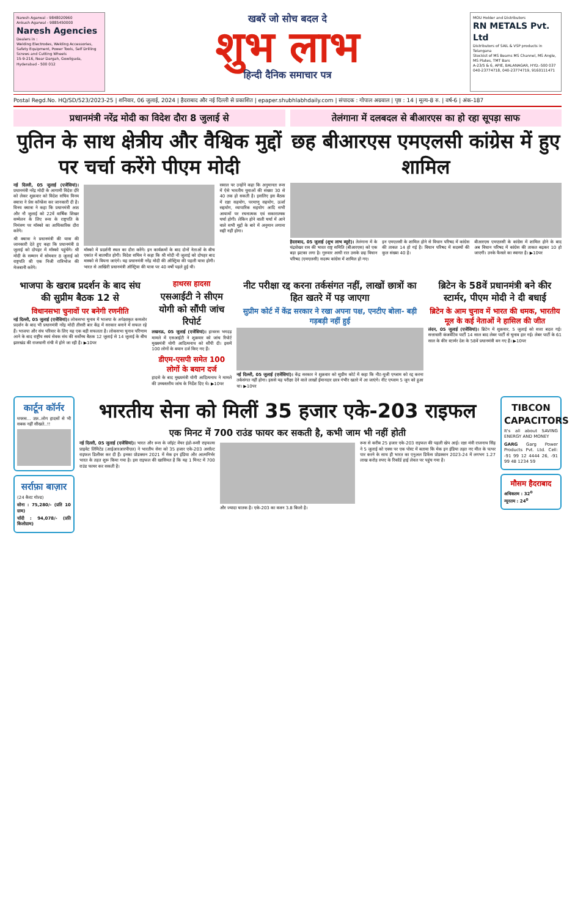Naresh Agarwal - 9848020960
Ankush Agarwal - 9885450000
Naresh Agencies
Dealers in :
Welding Electrodes, Welding Accessories, Safety Equipment, Power Tools, Self Drilling Screws and Cutting Wheels
15-9-216, Near Dargah, Gowliguda, Hyderabad - 500 012
खबरें जो सोच बदल दे
शुभ लाभ
हिन्दी दैनिक समाचार पत्र
MOU Holder and Distributors
RN METALS Pvt. Ltd
Distributors of SAIL & VSP products in Telangana
Stockist of MS Beams MS Channel, MS Angle, MS Plates, TMT Bars
A-23/5 & 6, APIE, BALANAGAR, HYD.-500 037
040-23774718, 040-23774719, 9160111471
Postal Regd.No. HQ/SD/523/2023-25 | शनिवार, 06 जुलाई, 2024 | हैदराबाद और नई दिल्ली से प्रकाशित | epaper.shubhlabhdaily.com | संपादक : गोपाल अग्रवाल | पृष्ठ : 14 | मूल्य-8 रु. | वर्ष-6 | अंक-187
प्रधानमंत्री नरेंद्र मोदी का विदेश दौरा 8 जुलाई से
पुतिन के साथ क्षेत्रीय और वैश्विक मुद्दों पर चर्चा करेंगे पीएम मोदी
नई दिल्ली, 05 जुलाई (एजेंसियां)। प्रधानमंत्री नरेंद्र मोदी के आगामी विदेश दौरे को लेकर शुक्रवार को विदेश सचिव विनय क्वात्रा ने प्रेस कॉन्फ्रेंस कर जानकारी दी है। विनय क्वात्रा ने कहा कि प्रधानमंत्री आठ और नौ जुलाई को 22वें वार्षिक शिखर सम्मेलन के लिए रूस के राष्ट्रपति के निमंत्रण पर मॉस्को का आधिकारिक दौरा करेंगे।
श्री क्वात्रा ने प्रधानमंत्री की यात्रा की जानकारी देते हुए कहा कि प्रधानमंत्री 8 जुलाई को दोपहर में मॉस्को पहुंचेंगे। श्री मोदी के सम्मान में सोमवार 8 जुलाई को राष्ट्रपति श्री एक निजी रात्रिभोज की मेजबानी करेंगे।
मॉस्को में प्रदर्शनी स्थल का दौरा करेंगे। इन कार्यक्रमों के बाद दोनों नेताओं के बीच एकांत में बातचीत होगी। विदेश सचिव ने कहा कि श्री मोदी नौ जुलाई को दोपहर बाद मास्को से वियना जाएंगे। यह प्रधानमंत्री नरेंद्र मोदी की ऑस्ट्रिया की पहली यात्रा होगी। भारत से आखिरी प्रधानमंत्री ऑस्ट्रिया की यात्रा पर 40 वर्षों पहले हुई थी।
सवाल पर उन्होंने कहा कि अनुमानतः रूस में ऐसे भारतीय युवाओं की संख्या 30 से 40 तक हो सकती है। इसलिए इस बैठक में रक्षा सहयोग, परमाणु सहयोग, ऊर्जा सहयोग, व्यापारिक सहयोग आदि सभी आयामों पर रचनात्मक एवं सकारात्मक चर्चा होगी। लेकिन होने वाली चर्चा में आने वाले सभी मुद्दों के बारे में अनुमान लगाना सही नहीं होगा।
तेलंगाना में दलबदल से बीआरएस का हो रहा सूपड़ा साफ
छह बीआरएस एमएलसी कांग्रेस में हुए शामिल
हैदराबाद, 05 जुलाई (शुभ लाभ ब्यूरो)। तेलंगाना में के चंद्रशेखर राव की भारत राष्ट्र समिति (बीआरएस) को एक बड़ा झटका लगा है। गुरुवार आधी रात उसके छह विधान परिषद (एमएलसी) सदस्य कांग्रेस में शामिल हो गए।
इन एमएलसी के शामिल होने से विधान परिषद में कांग्रेस की ताकत 14 हो गई है। विधान परिषद में सदस्यों की कुल संख्या 40 है।
बीआरएस एमएलसी के कांग्रेस में शामिल होने के बाद अब विधान परिषद में कांग्रेस की ताकत बढ़कर 10 हो जाएगी। उनके फैसले का स्वागत है। ▶10पर
भाजपा के खराब प्रदर्शन के बाद संघ की सुप्रीम बैठक 12 से
विधानसभा चुनावों पर बनेगी रणनीति
नई दिल्ली, 05 जुलाई (एजेंसियां)। लोकसभा चुनाव में भाजपा के अपेक्षाकृत कमजोर प्रदर्शन के बाद भी प्रधानमंत्री नरेंद्र मोदी तीसरी बार केंद्र में सरकार बनाने में सफल रहे हैं। भाजपा और संघ परिवार के लिए यह एक बड़ी सफलता है। लोकसभा चुनाव परिणाम आने के बाद राष्ट्रीय स्वयं सेवक संघ की सर्वोच्च बैठक 12 जुलाई से 14 जुलाई के बीच झारखंड की राजधानी रांची में होने जा रही है। ▶10पर
हाथरस हादसा
एसआईटी ने सीएम योगी को सौंपी जांच रिपोर्ट
लखनऊ, 05 जुलाई (एजेंसियां)। हाथरस भगदड़ मामले में एसआईटी ने शुक्रवार को जांच रिपोर्ट मुख्यमंत्री योगी आदित्यनाथ को सौंपी दी। इसमें 100 लोगों के बयान दर्ज किए गए हैं।
डीएम-एसपी समेत 100 लोगों के बयान दर्ज
हादसे के बाद मुख्यमंत्री योगी आदित्यनाथ ने मामले की उच्चस्तरीय जांच के निर्देश दिए थे। ▶10पर
नीट परीक्षा रद्द करना तर्कसंगत नहीं, लाखों छात्रों का हित खतरे में पड़ जाएगा
सुप्रीम कोर्ट में केंद्र सरकार ने रखा अपना पक्ष, एनटीए बोला- बड़ी गड़बड़ी नहीं हुई
नई दिल्ली, 05 जुलाई (एजेंसियां)। केंद्र सरकार ने शुक्रवार को सुप्रीम कोर्ट में कहा कि नीट-यूजी एग्जाम को रद्द करना तर्कसंगत नहीं होगा। इससे यह परीक्षा देने वाले लाखों ईमानदार छात्र गंभीर खतरे में आ जाएंगे। नीट एग्जाम 5 जून को हुआ था। ▶10पर
ब्रिटेन के 58वें प्रधानमंत्री बने कीर स्टार्मर, पीएम मोदी ने दी बधाई
ब्रिटेन के आम चुनाव में भारत की धमक, भारतीय मूल के कई नेताओं ने हासिल की जीत
लंदन, 05 जुलाई (एजेंसियां)। ब्रिटेन में शुक्रवार, 5 जुलाई को सत्ता बदल गई। सत्ताधारी कंजर्वेटिव पार्टी 14 साल बाद लेबर पार्टी से चुनाव हार गई। लेबर पार्टी के 61 साल के कीर स्टार्मर देश के 58वें प्रधानमंत्री बन गए हैं। ▶10पर
कार्टून कॉर्नर
घपरस... उफ़..लोग हादसों से भी सबक नहीं सीखते..!!
सर्राफ़ा बाज़ार
(24 कैरट गोल्ड)
सोना : 75,280/- (प्रति 10 ग्राम)
चाँदी : 94,078/- (प्रति किलोग्राम)
भारतीय सेना को मिलीं 35 हजार एके-203 राइफल
एक मिनट में 700 राउंड फायर कर सकती है, कभी जाम भी नहीं होती
नई दिल्ली, 05 जुलाई (एजेंसियां)। भारत और रूस के जॉइंट वेंचर इंडो-रूसी राइफल्स प्राइवेट लिमिटेड (आईआरआरपीएल) ने भारतीय सेना को 35 हजार एके-203 असॉल्ट राइफल डिलीवर कर दी हैं। इनका प्रोडक्शन 2021 में मेक इन इंडिया और आत्मनिर्भर भारत के तहत शुरू किया गया है। इस राइफल की खासियत है कि यह 1 मिनट में 700 राउंड फायर कर सकती है।
और ज्यादा घातक है। एके-203 का वजन 3.8 किलो है।
रूस से करीब 25 हजार एके-203 राइफल की पहली खेप आई। रक्षा मंत्री राजनाथ सिंह ने 5 जुलाई को एक्स पर एक पोस्ट में बताया कि मेक इन इंडिया तहत नए मील के पत्थर पार करने के साथ ही भारत का एनुअल डिफेंस प्रोडक्शन 2023-24 में लगभग 1.27 लाख करोड़ रुपए के रिकॉर्ड हाई लेवल पर पहुंच गया है।
TIBCON CAPACITORS
It's all about SAVING ENERGY AND MONEY
GARG Garg Power Products Pvt. Ltd. Cell: -91 99 12 4444 26, -91 99 48 1234 59
मौसम हैदराबाद
अधिकतम : 32<sup>0</sup>
न्यूनतम : 24<sup>0</sup>